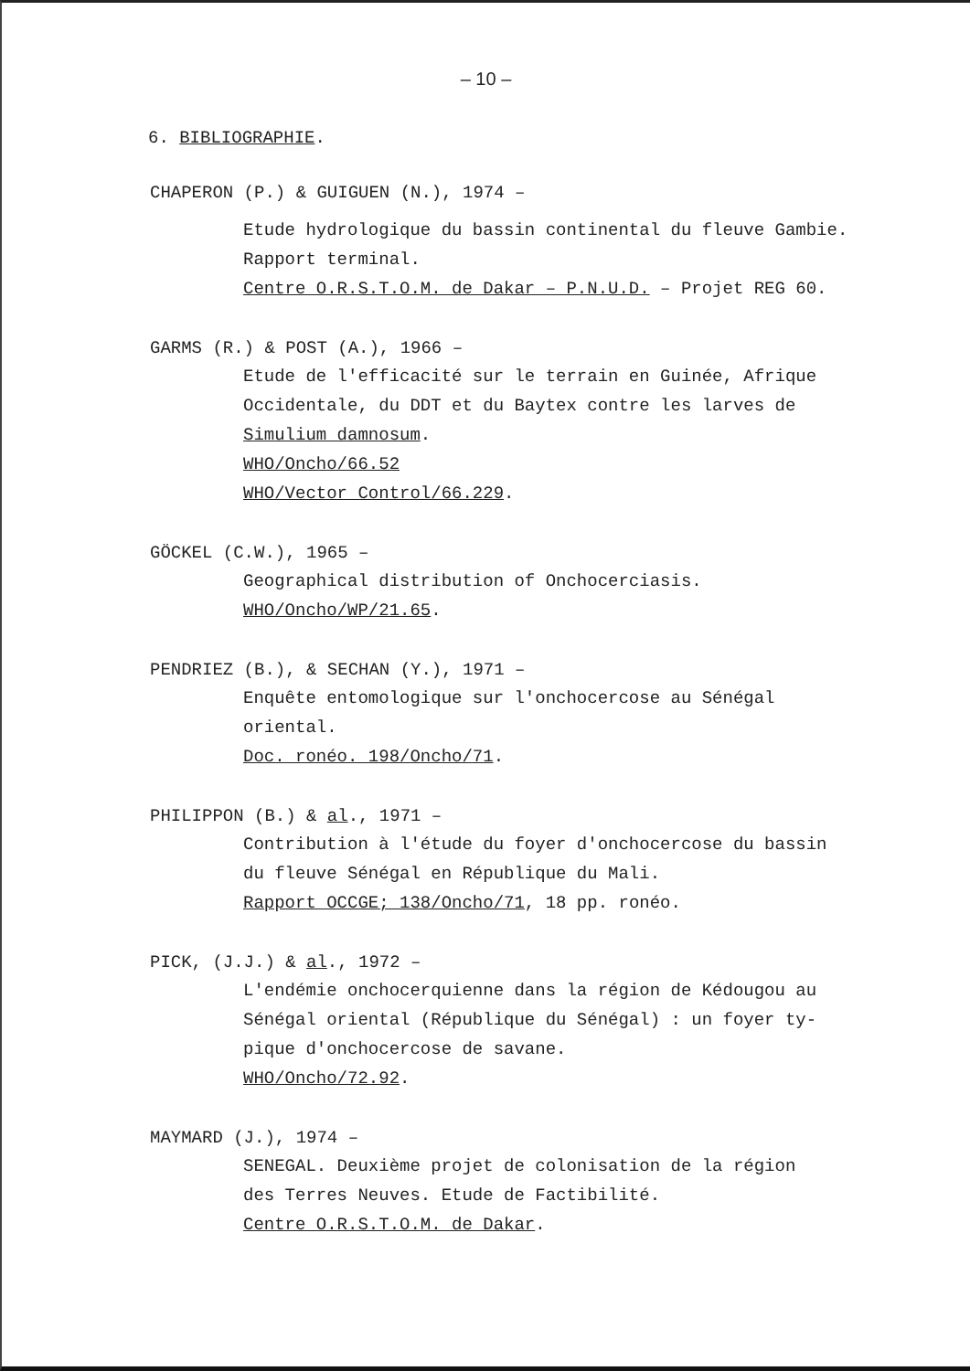– 10 –
6. BIBLIOGRAPHIE.
CHAPERON (P.) & GUIGUEN (N.), 1974 –
Etude hydrologique du bassin continental du fleuve Gambie.
Rapport terminal.
Centre O.R.S.T.O.M. de Dakar – P.N.U.D. – Projet REG 60.
GARMS (R.) & POST (A.), 1966 –
Etude de l'efficacité sur le terrain en Guinée, Afrique
Occidentale, du DDT et du Baytex contre les larves de
Simulium damnosum.
WHO/Oncho/66.52
WHO/Vector Control/66.229.
GÖCKEL (C.W.), 1965 –
Geographical distribution of Onchocerciasis.
WHO/Oncho/WP/21.65.
PENDRIEZ (B.), & SECHAN (Y.), 1971 –
Enquête entomologique sur l'onchocercose au Sénégal
oriental.
Doc. ronéo. 198/Oncho/71.
PHILIPPON (B.) & al., 1971 –
Contribution à l'étude du foyer d'onchocercose du bassin
du fleuve Sénégal en République du Mali.
Rapport OCCGE; 138/Oncho/71, 18 pp. ronéo.
PICK, (J.J.) & al., 1972 –
L'endémie onchocerquienne dans la région de Kédougou au
Sénégal oriental (République du Sénégal) : un foyer ty-
pique d'onchocercose de savane.
WHO/Oncho/72.92.
MAYMARD (J.), 1974 –
SENEGAL. Deuxième projet de colonisation de la région
des Terres Neuves. Etude de Factibilité.
Centre O.R.S.T.O.M. de Dakar.